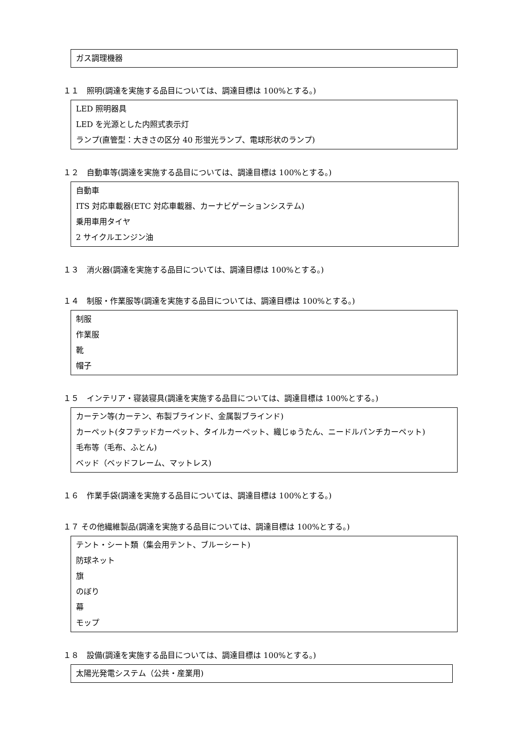ガス調理機器
１１　照明(調達を実施する品目については、調達目標は 100%とする。)
LED 照明器具
LED を光源とした内照式表示灯
ランプ(直管型：大きさの区分 40 形蛍光ランプ、電球形状のランプ)
１２　自動車等(調達を実施する品目については、調達目標は 100%とする。)
自動車
ITS 対応車載器(ETC 対応車載器、カーナビゲーションシステム)
乗用車用タイヤ
2 サイクルエンジン油
１３　消火器(調達を実施する品目については、調達目標は 100%とする。)
１４　制服・作業服等(調達を実施する品目については、調達目標は 100%とする。)
制服
作業服
靴
帽子
１５　インテリア・寝装寝具(調達を実施する品目については、調達目標は 100%とする。)
カーテン等(カーテン、布製ブラインド、金属製ブラインド)
カーペット(タフテッドカーペット、タイルカーペット、織じゅうたん、ニードルパンチカーペット)
毛布等（毛布、ふとん)
ベッド（ベッドフレーム、マットレス)
１６　作業手袋(調達を実施する品目については、調達目標は 100%とする。)
１７ その他繊維製品(調達を実施する品目については、調達目標は 100%とする。)
テント・シート類（集会用テント、ブルーシート)
防球ネット
旗
のぼり
幕
モップ
１８　設備(調達を実施する品目については、調達目標は 100%とする。)
太陽光発電システム（公共・産業用)